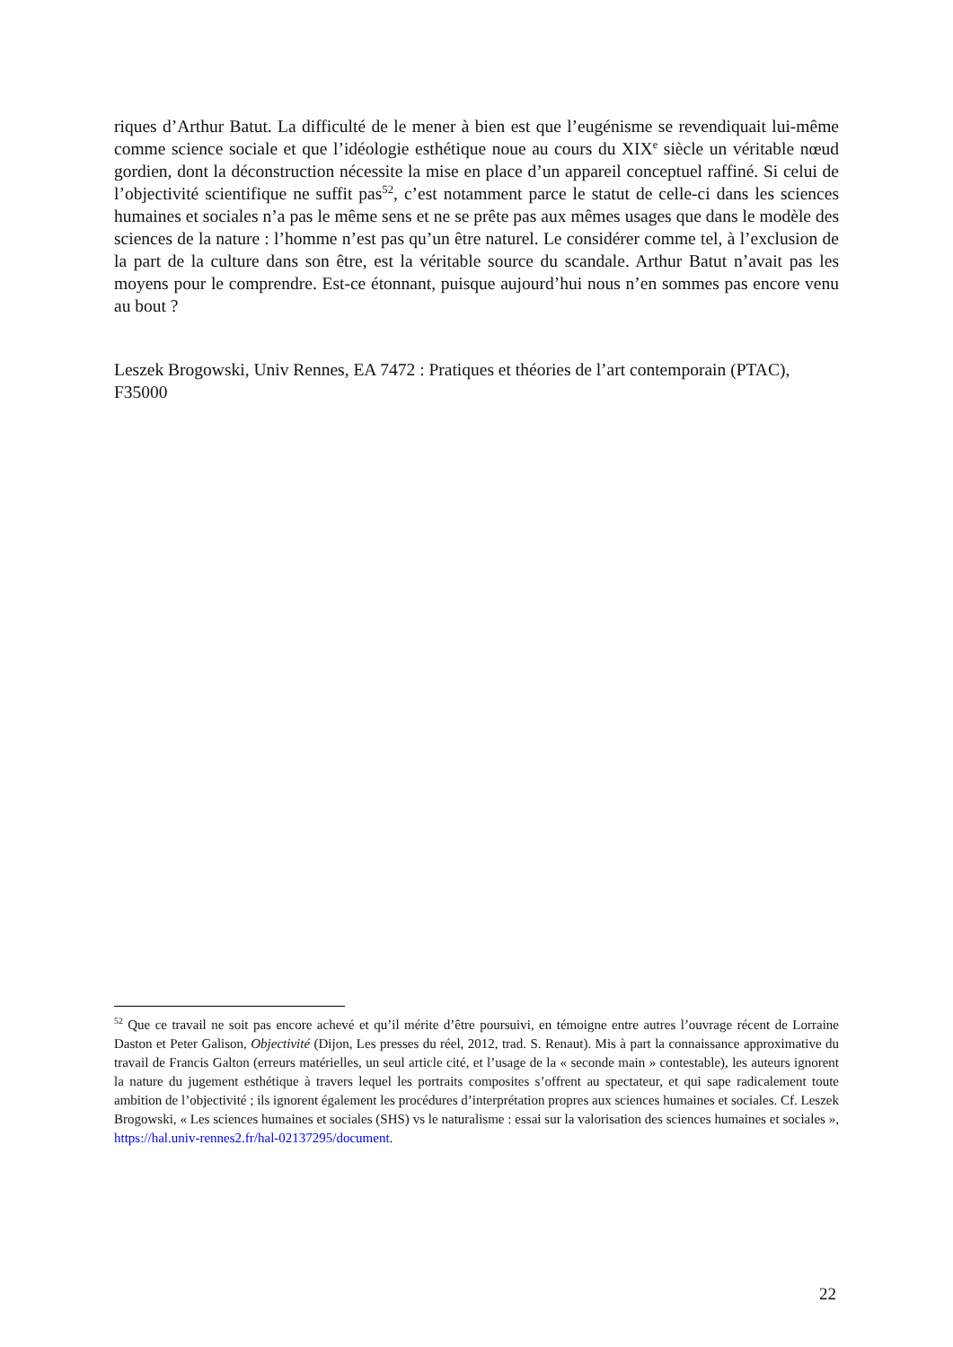riques d’Arthur Batut. La difficulté de le mener à bien est que l’eugénisme se revendiquait lui-même comme science sociale et que l’idéologie esthétique noue au cours du XIX<sup>e</sup> siècle un véritable nœud gordien, dont la déconstruction nécessite la mise en place d’un appareil conceptuel raffiné. Si celui de l’objectivité scientifique ne suffit pas<sup>52</sup>, c’est notamment parce le statut de celle-ci dans les sciences humaines et sociales n’a pas le même sens et ne se prête pas aux mêmes usages que dans le modèle des sciences de la nature : l’homme n’est pas qu’un être naturel. Le considérer comme tel, à l’exclusion de la part de la culture dans son être, est la véritable source du scandale. Arthur Batut n’avait pas les moyens pour le comprendre. Est-ce étonnant, puisque aujourd’hui nous n’en sommes pas encore venu au bout ?
Leszek Brogowski, Univ Rennes, EA 7472 : Pratiques et théories de l’art contemporain (PTAC), F35000
<sup>52</sup> Que ce travail ne soit pas encore achevé et qu’il mérite d’être poursuivi, en témoigne entre autres l’ouvrage récent de Lorraine Daston et Peter Galison, Objectivité (Dijon, Les presses du réel, 2012, trad. S. Renaut). Mis à part la connaissance approximative du travail de Francis Galton (erreurs matérielles, un seul article cité, et l’usage de la « seconde main » contestable), les auteurs ignorent la nature du jugement esthétique à travers lequel les portraits composites s’offrent au spectateur, et qui sape radicalement toute ambition de l’objectivité ; ils ignorent également les procédures d’interprétation propres aux sciences humaines et sociales. Cf. Leszek Brogowski, « Les sciences humaines et sociales (SHS) vs le naturalisme : essai sur la valorisation des sciences humaines et sociales », https://hal.univ-rennes2.fr/hal-02137295/document.
22